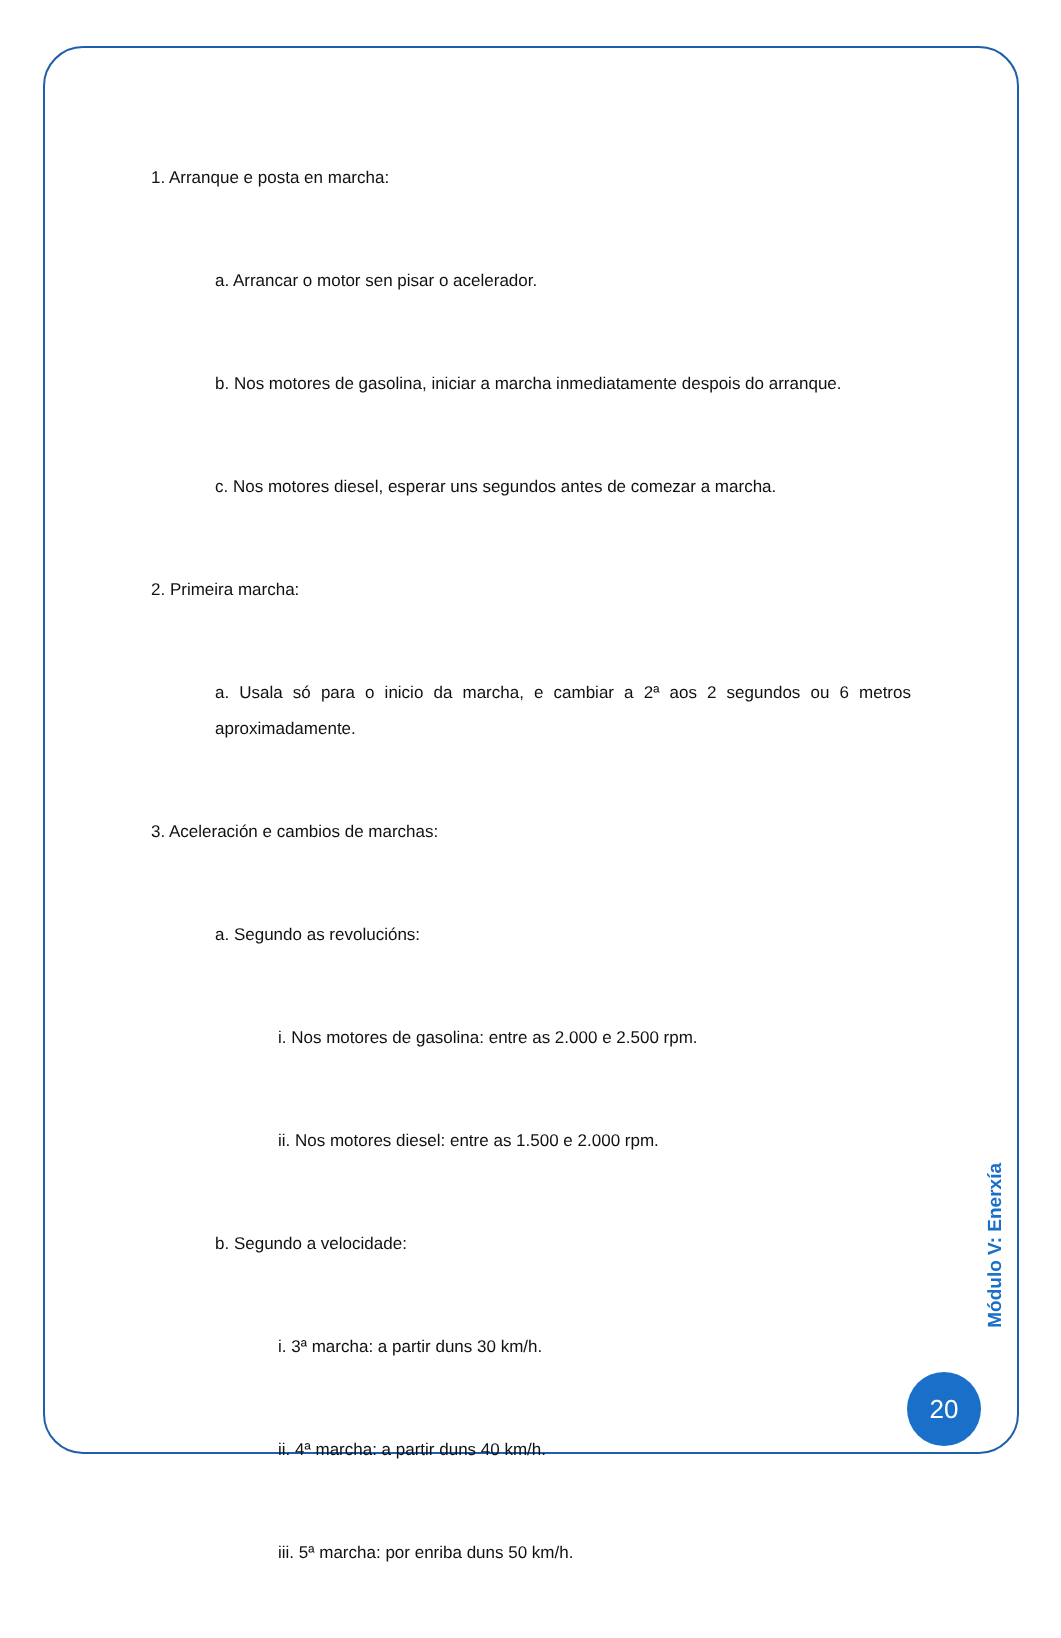1. Arranque e posta en marcha:
a. Arrancar o motor sen pisar o acelerador.
b. Nos motores de gasolina, iniciar a marcha inmediatamente despois do arranque.
c. Nos motores diesel, esperar uns segundos antes de comezar a marcha.
2. Primeira marcha:
a. Usala só para o inicio da marcha, e cambiar a 2ª aos 2 segundos ou 6 metros aproximadamente.
3. Aceleración e cambios de marchas:
a. Segundo as revolucións:
i. Nos motores de gasolina: entre as 2.000 e 2.500 rpm.
ii. Nos motores diesel: entre as 1.500 e 2.000 rpm.
b. Segundo a velocidade:
i. 3ª marcha: a partir duns 30 km/h.
ii. 4ª marcha: a partir duns 40 km/h.
iii. 5ª marcha: por enriba duns 50 km/h.
Módulo V: Enerxía
20